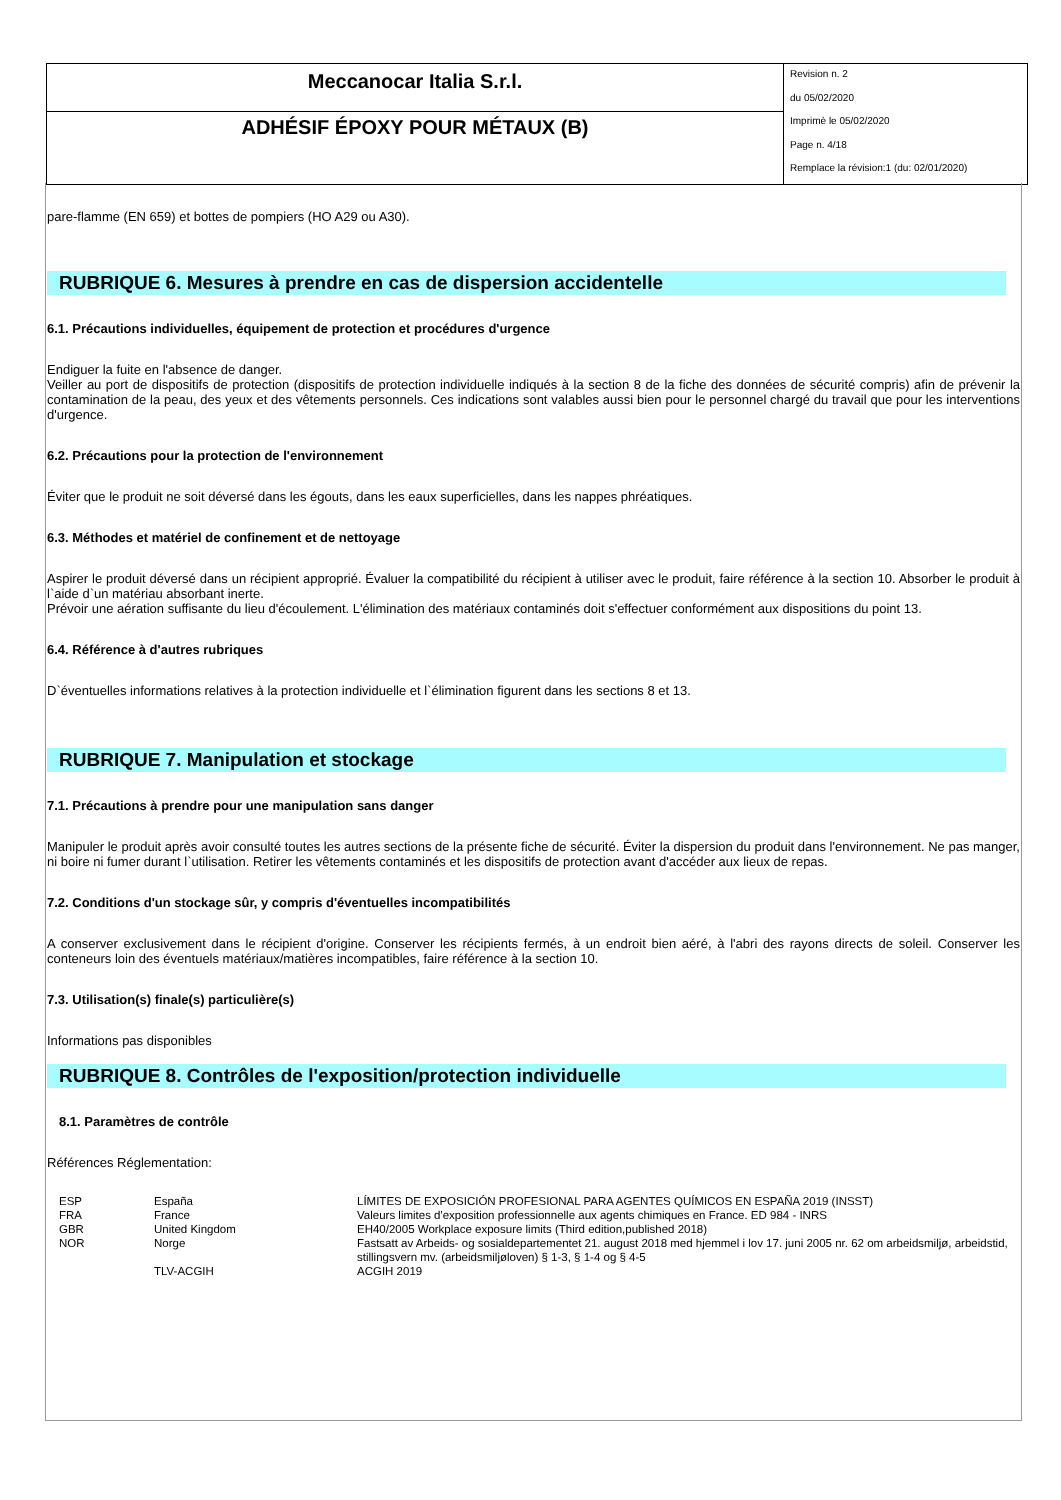Meccanocar Italia S.r.l.
ADHÉSIF ÉPOXY POUR MÉTAUX (B)
Revision n. 2
du 05/02/2020
Imprimè le 05/02/2020
Page n. 4/18
Remplace la révision:1 (du: 02/01/2020)
pare-flamme (EN 659) et bottes de pompiers (HO A29 ou A30).
RUBRIQUE 6. Mesures à prendre en cas de dispersion accidentelle
6.1. Précautions individuelles, équipement de protection et procédures d'urgence
Endiguer la fuite en l'absence de danger.
Veiller au port de dispositifs de protection (dispositifs de protection individuelle indiqués à la section 8 de la fiche des données de sécurité compris) afin de prévenir la contamination de la peau, des yeux et des vêtements personnels. Ces indications sont valables aussi bien pour le personnel chargé du travail que pour les interventions d'urgence.
6.2. Précautions pour la protection de l'environnement
Éviter que le produit ne soit déversé dans les égouts, dans les eaux superficielles, dans les nappes phréatiques.
6.3. Méthodes et matériel de confinement et de nettoyage
Aspirer le produit déversé dans un récipient approprié. Évaluer la compatibilité du récipient à utiliser avec le produit, faire référence à la section 10. Absorber le produit à l`aide d`un matériau absorbant inerte.
Prévoir une aération suffisante du lieu d'écoulement. L'élimination des matériaux contaminés doit s'effectuer conformément aux dispositions du point 13.
6.4. Référence à d'autres rubriques
D`éventuelles informations relatives à la protection individuelle et l`élimination figurent dans les sections 8 et 13.
RUBRIQUE 7. Manipulation et stockage
7.1. Précautions à prendre pour une manipulation sans danger
Manipuler le produit après avoir consulté toutes les autres sections de la présente fiche de sécurité. Éviter la dispersion du produit dans l'environnement. Ne pas manger, ni boire ni fumer durant l`utilisation. Retirer les vêtements contaminés et les dispositifs de protection avant d'accéder aux lieux de repas.
7.2. Conditions d'un stockage sûr, y compris d'éventuelles incompatibilités
A conserver exclusivement dans le récipient d'origine. Conserver les récipients fermés, à un endroit bien aéré, à l'abri des rayons directs de soleil. Conserver les conteneurs loin des éventuels matériaux/matières incompatibles, faire référence à la section 10.
7.3. Utilisation(s) finale(s) particulière(s)
Informations pas disponibles
RUBRIQUE 8. Contrôles de l'exposition/protection individuelle
8.1. Paramètres de contrôle
Références Réglementation:
| ESP | España | LÍMITES DE EXPOSICIÓN PROFESIONAL PARA AGENTES QUÍMICOS EN ESPAÑA 2019 (INSST) |
| FRA | France | Valeurs limites d'exposition professionnelle aux agents chimiques en France. ED 984 - INRS |
| GBR | United Kingdom | EH40/2005 Workplace exposure limits (Third edition,published 2018) |
| NOR | Norge | Fastsatt av Arbeids- og sosialdepartementet 21. august 2018 med hjemmel i lov 17. juni 2005 nr. 62 om arbeidsmiljø, arbeidstid, stillingsvern mv. (arbeidsmiljøloven) § 1-3, § 1-4 og § 4-5 |
| | TLV-ACGIH | ACGIH 2019 |